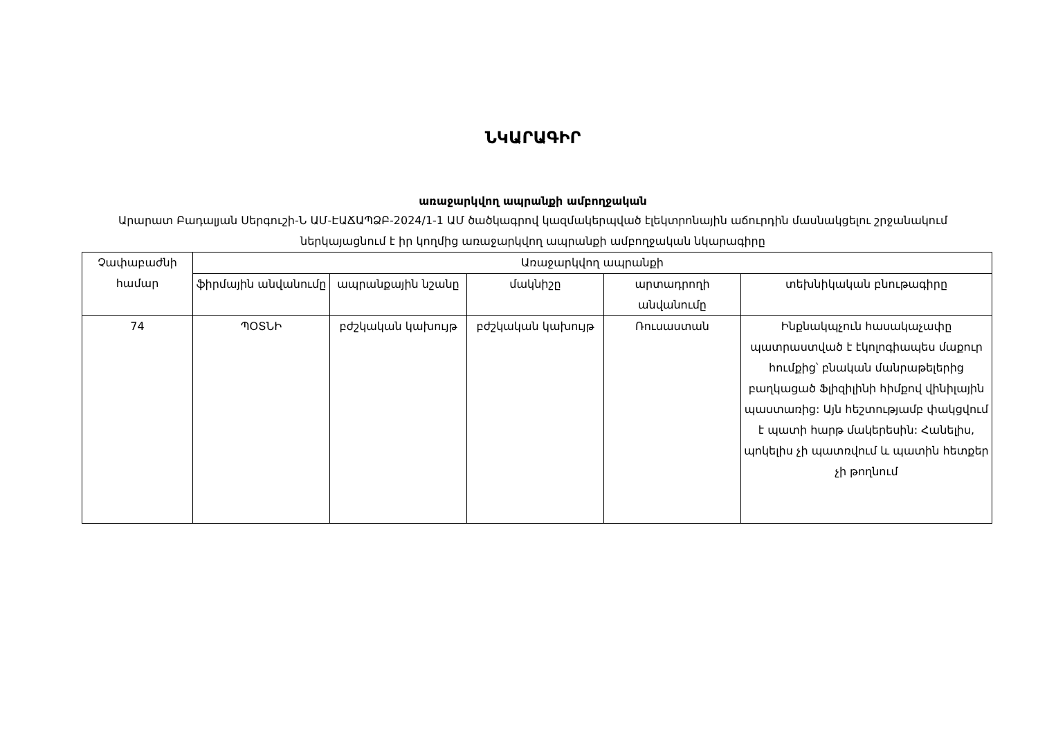ՆԿԱՐԱԳԻՐ
առաջարկվող ապրանքի ամբողջական
Արարատ Բադալյան Սերգուշի-Ն ԱՄ-ԷԱՃԱՊՁԲ-2024/1-1 ԱՄ ծածկագրով կազմակերպված էլեկտրոնային աճուրդին մասնակցելու շրջանակում ներկայացնում է իր կողմից առաջարկվող ապրանքի ամբողջական նկարագիրը
| Չափաբաժնի համար | Առաջարկվող ապրանքի | | | | |
| --- | --- | --- | --- | --- | --- |
| | ֆիրմային անվանումը | ապրանքային նշանը | մակնիշը | արտադրողի անվանումը | տեխնիկական բնութագիրը |
| 74 | ՊՕՏՆԻ | բժշկական կախույթ | բժշկական կախույթ | Ռուսաստան | Ինքնակպչուն հասակաչափը պատրաստված է էկոլոգիապես մաքուր հումքից՝ բնական մանրաթելերից բաղկացած Ֆլիզիլինի հիմքով վինիլային պաստառից: Այն հեշտությամբ փակցվում է պատի հարթ մակերեսին: Հանելիս, պոկելիս չի պատռվում և պատին հետքեր չի թողնում |